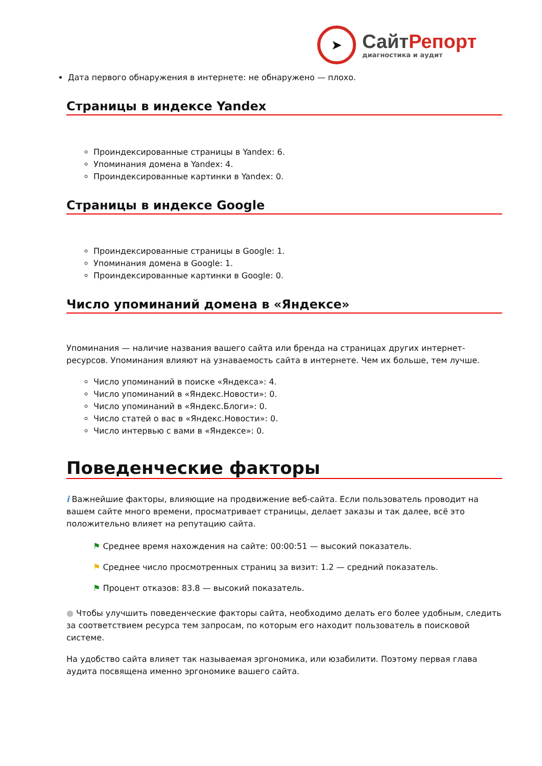➤
СайтРепорт
диагностика и аудит
Дата первого обнаружения в интернете: не обнаружено — плохо.
Страницы в индексе Yandex
Проиндексированные страницы в Yandex: 6.
Упоминания домена в Yandex: 4.
Проиндексированные картинки в Yandex: 0.
Страницы в индексе Google
Проиндексированные страницы в Google: 1.
Упоминания домена в Google: 1.
Проиндексированные картинки в Google: 0.
Число упоминаний домена в «Яндексе»
Упоминания — наличие названия вашего сайта или бренда на страницах других интернет-ресурсов. Упоминания влияют на узнаваемость сайта в интернете. Чем их больше, тем лучше.
Число упоминаний в поиске «Яндекса»: 4.
Число упоминаний в «Яндекс.Новости»: 0.
Число упоминаний в «Яндекс.Блоги»: 0.
Число статей о вас в «Яндекс.Новости»: 0.
Число интервью с вами в «Яндексе»: 0.
Поведенческие факторы
i Важнейшие факторы, влияющие на продвижение веб-сайта. Если пользователь проводит на вашем сайте много времени, просматривает страницы, делает заказы и так далее, всё это положительно влияет на репутацию сайта.
⚑ Среднее время нахождения на сайте: 00:00:51 — высокий показатель.
⚑ Среднее число просмотренных страниц за визит: 1.2 — средний показатель.
⚑ Процент отказов: 83.8 — высокий показатель.
● Чтобы улучшить поведенческие факторы сайта, необходимо делать его более удобным, следить за соответствием ресурса тем запросам, по которым его находит пользователь в поисковой системе.
На удобство сайта влияет так называемая эргономика, или юзабилити. Поэтому первая глава аудита посвящена именно эргономике вашего сайта.